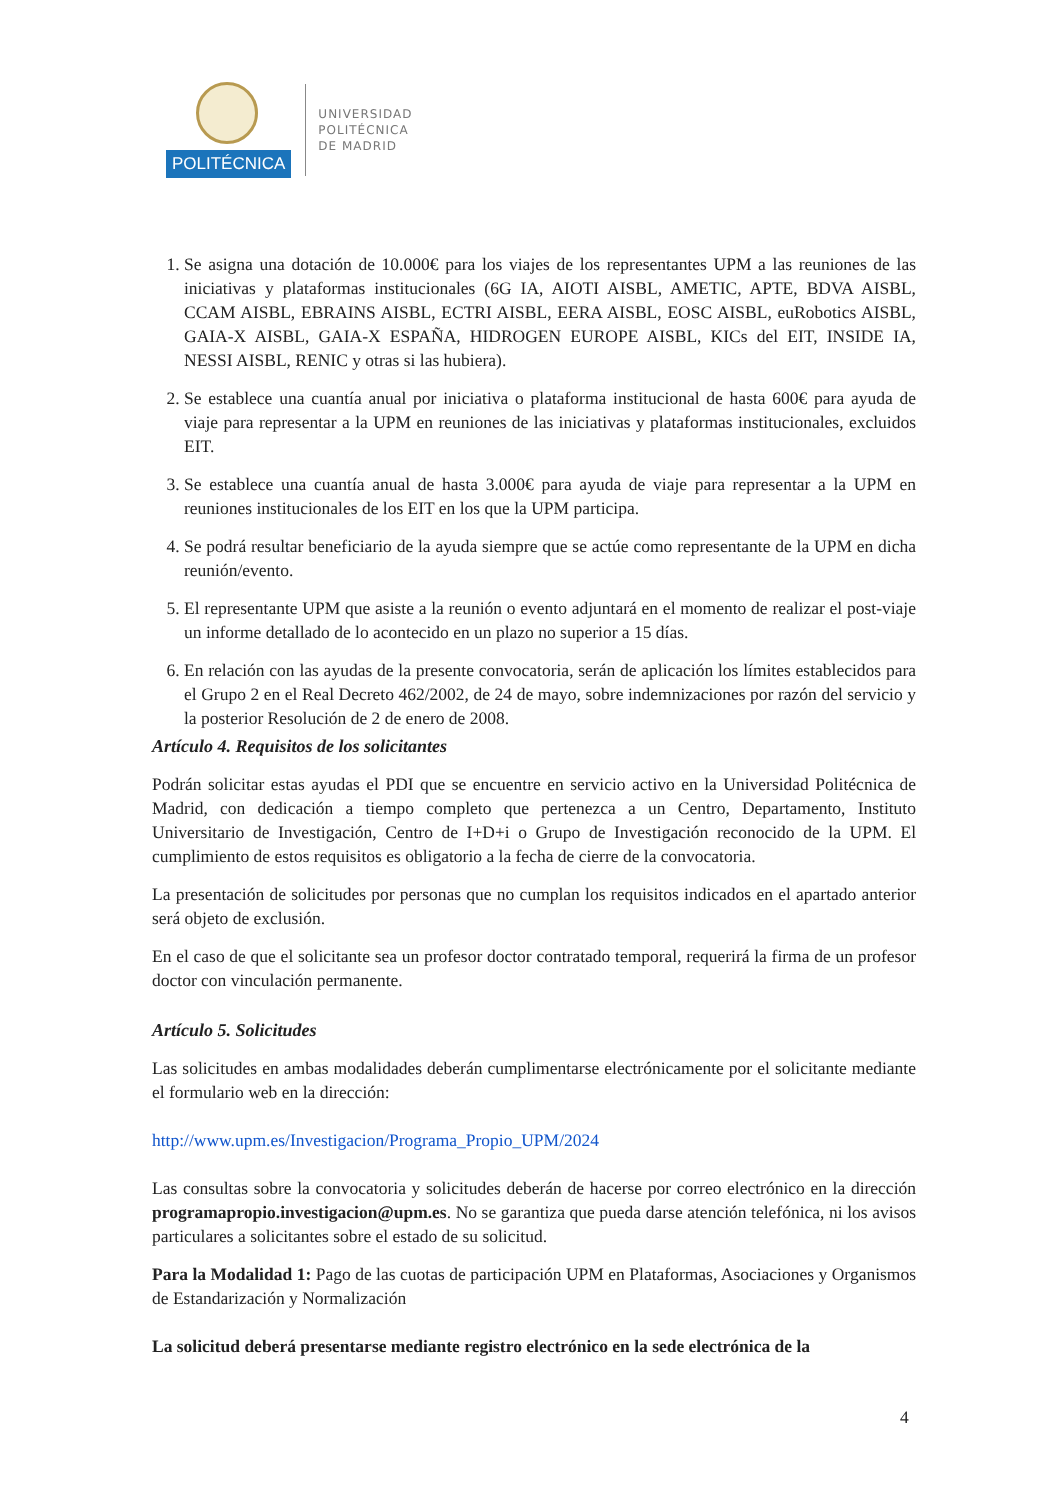POLITÉCNICA
UNIVERSIDAD
POLITÉCNICA
DE MADRID
1. Se asigna una dotación de 10.000€ para los viajes de los representantes UPM a las reuniones de las iniciativas y plataformas institucionales (6G IA, AIOTI AISBL, AMETIC, APTE, BDVA AISBL, CCAM AISBL, EBRAINS AISBL, ECTRI AISBL, EERA AISBL, EOSC AISBL, euRobotics AISBL, GAIA-X AISBL, GAIA-X ESPAÑA, HIDROGEN EUROPE AISBL, KICs del EIT, INSIDE IA, NESSI AISBL, RENIC y otras si las hubiera).
2. Se establece una cuantía anual por iniciativa o plataforma institucional de hasta 600€ para ayuda de viaje para representar a la UPM en reuniones de las iniciativas y plataformas institucionales, excluidos EIT.
3. Se establece una cuantía anual de hasta 3.000€ para ayuda de viaje para representar a la UPM en reuniones institucionales de los EIT en los que la UPM participa.
4. Se podrá resultar beneficiario de la ayuda siempre que se actúe como representante de la UPM en dicha reunión/evento.
5. El representante UPM que asiste a la reunión o evento adjuntará en el momento de realizar el post-viaje un informe detallado de lo acontecido en un plazo no superior a 15 días.
6. En relación con las ayudas de la presente convocatoria, serán de aplicación los límites establecidos para el Grupo 2 en el Real Decreto 462/2002, de 24 de mayo, sobre indemnizaciones por razón del servicio y la posterior Resolución de 2 de enero de 2008.
Artículo 4. Requisitos de los solicitantes
Podrán solicitar estas ayudas el PDI que se encuentre en servicio activo en la Universidad Politécnica de Madrid, con dedicación a tiempo completo que pertenezca a un Centro, Departamento, Instituto Universitario de Investigación, Centro de I+D+i o Grupo de Investigación reconocido de la UPM. El cumplimiento de estos requisitos es obligatorio a la fecha de cierre de la convocatoria.
La presentación de solicitudes por personas que no cumplan los requisitos indicados en el apartado anterior será objeto de exclusión.
En el caso de que el solicitante sea un profesor doctor contratado temporal, requerirá la firma de un profesor doctor con vinculación permanente.
Artículo 5. Solicitudes
Las solicitudes en ambas modalidades deberán cumplimentarse electrónicamente por el solicitante mediante el formulario web en la dirección:
http://www.upm.es/Investigacion/Programa_Propio_UPM/2024
Las consultas sobre la convocatoria y solicitudes deberán de hacerse por correo electrónico en la dirección programapropio.investigacion@upm.es. No se garantiza que pueda darse atención telefónica, ni los avisos particulares a solicitantes sobre el estado de su solicitud.
Para la Modalidad 1: Pago de las cuotas de participación UPM en Plataformas, Asociaciones y Organismos de Estandarización y Normalización
La solicitud deberá presentarse mediante registro electrónico en la sede electrónica de la
4